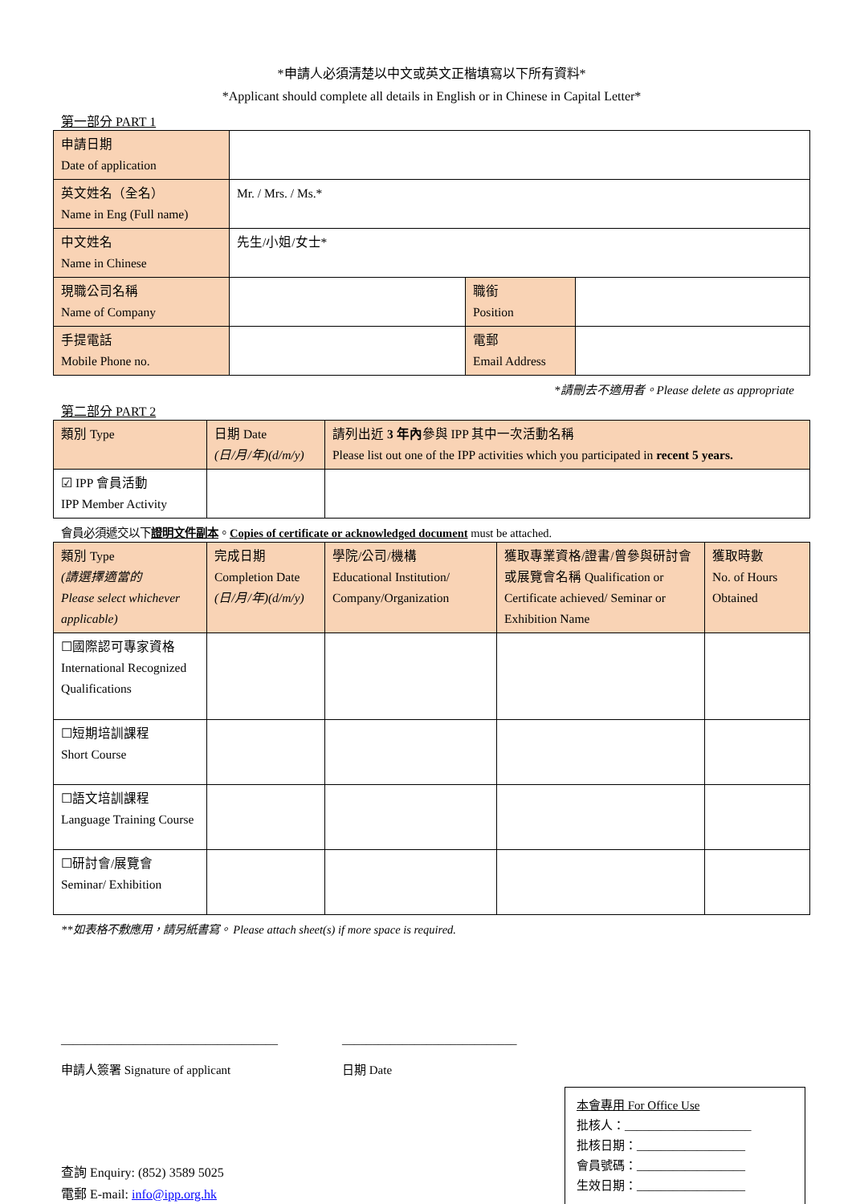*申請人必須清楚以中文或英文正楷填寫以下所有資料*
*Applicant should complete all details in English or in Chinese in Capital Letter*
第一部分 PART 1
| 申請日期 Date of application | | | |
| 英文姓名（全名） Name in Eng (Full name) | Mr. / Mrs. / Ms.* | | |
| 中文姓名 Name in Chinese | 先生/小姐/女士* | | |
| 現職公司名稱 Name of Company | | 職銜 Position | |
| 手提電話 Mobile Phone no. | | 電郵 Email Address | |
*請刪去不適用者。Please delete as appropriate
第二部分 PART 2
| 類別 Type | 日期 Date (日/月/年)(d/m/y) | 請列出近 3 年內 參與 IPP 其中一次活動名稱 Please list out one of the IPP activities which you participated in recent 5 years. |
| ☑ IPP 會員活動 IPP Member Activity | | |
會員必須遞交以下證明文件副本。Copies of certificate or acknowledged document must be attached.
| 類別 Type (請選擇適當的 Please select whichever applicable) | 完成日期 Completion Date (日/月/年)(d/m/y) | 學院/公司/機構 Educational Institution/ Company/Organization | 獲取專業資格/證書/曾參與研討會或展覽會名稱 Qualification or Certificate achieved/ Seminar or Exhibition Name | 獲取時數 No. of Hours Obtained |
| ☐國際認可專家資格 International Recognized Qualifications | | | | |
| ☐短期培訓課程 Short Course | | | | |
| ☐語文培訓課程 Language Training Course | | | | |
| ☐研討會/展覽會 Seminar/ Exhibition | | | | |
**如表格不敷應用，請另紙書寫。 Please attach sheet(s) if more space is required.
____________________________________
申請人簽署 Signature of applicant
_____________________________
日期 Date
查詢 Enquiry: (852) 3589 5025
電郵 E-mail: info@ipp.org.hk
本會專用 For Office Use
批核人：_____________________
批核日期：__________________
會員號碼：__________________
生效日期：__________________